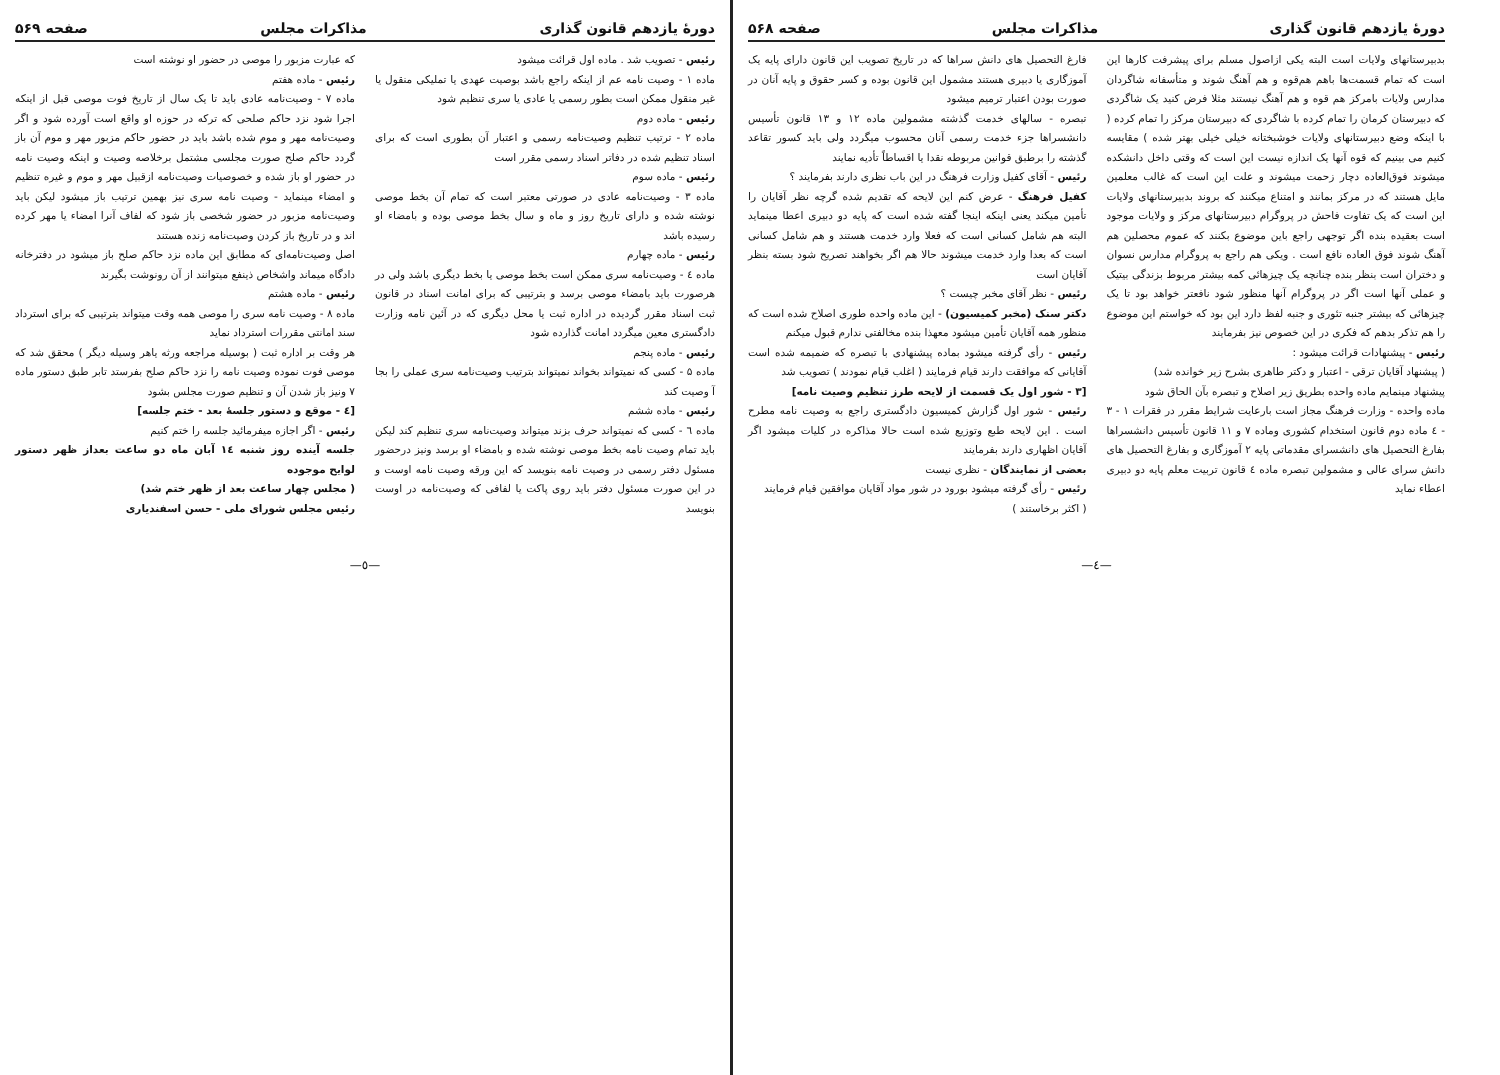دورهٔ یازدهم قانون گذاری مذاکرات مجلس صفحه ۵۶۹
رئیس - تصویب شد . ماده اول قرائت میشود
ماده ۱ - وصیت نامه عم از اینکه راجع باشد بوصیت عهدی یا تملیکی منقول یا غیر منقول ممکن است بطور رسمی یا عادی یا سری تنظیم شود
رئیس - ماده دوم
ماده ۲ - ترتیب تنظیم وصیت‌نامه رسمی و اعتبار آن بطوری است که برای اسناد تنظیم شده در دفاتر اسناد رسمی مقرر است
رئیس - ماده سوم
ماده ۳ - وصیت‌نامه عادی در صورتی معتبر است که تمام آن بخط موصی نوشته شده و دارای تاریخ روز و ماه و سال بخط موصی بوده و بامضاء او رسیده باشد
رئیس - ماده چهارم
ماده ٤ - وصیت‌نامه سری ممکن است بخط موصی یا بخط دیگری باشد ولی در هرصورت باید بامضاء موصی برسد و بترتیبی که برای امانت اسناد در قانون ثبت اسناد مقرر گردیده در اداره ثبت یا محل دیگری که در آئین نامه وزارت دادگستری معین میگردد امانت گذارده شود
رئیس - ماده پنجم
ماده ۵ - کسی که نمیتواند بخواند نمیتواند بترتیب وصیت‌نامه سری عملی را بجا آ وصیت کند
رئیس - ماده ششم
ماده ٦ - کسی که نمیتواند حرف بزند میتواند وصیت‌نامه سری تنظیم کند لیکن باید تمام وصیت نامه بخط موصی نوشته شده و بامضاء او برسد ونیز درحضور مسئول دفتر رسمی در وصیت نامه بنویسد که این ورقه وصیت نامه اوست و در این صورت مسئول دفتر باید روی پاکت یا لفافی که وصیت‌نامه در اوست بنویسد
که عبارت مزبور را موصی در حضور او نوشته است
رئیس - ماده هفتم
ماده ۷ - وصیت‌نامه عادی باید تا یک سال از تاریخ فوت موصی قبل از اینکه اجرا شود نزد حاکم صلحی که ترکه در حوزه او واقع است آورده شود و اگر وصیت‌نامه مهر و موم شده باشد باید در حضور حاکم مزبور مهر و موم آن باز گردد حاکم صلح صورت مجلسی مشتمل برخلاصه وصیت و اینکه وصیت نامه در حضور او باز شده و خصوصیات وصیت‌نامه ازقبیل مهر و موم و غیره تنظیم و امضاء مینماید - وصیت نامه سری نیز بهمین ترتیب باز میشود لیکن باید وصیت‌نامه مزبور در حضور شخصی باز شود که لفاف آنرا امضاء یا مهر کرده اند و در تاریخ باز کردن وصیت‌نامه زنده هستند
اصل وصیت‌نامه‌ای که مطابق این ماده نزد حاکم صلح باز میشود در دفترخانه دادگاه میماند واشخاص ذینفع میتوانند از آن رونوشت بگیرند
رئیس - ماده هشتم
ماده ۸ - وصیت نامه سری را موصی همه وقت میتواند بترتیبی که برای استرداد سند امانتی مقررات استرداد نماید
هر وقت بر اداره ثبت ( بوسیله مراجعه ورثه یاهر وسیله دیگر ) محقق شد که موصی فوت نموده وصیت نامه را نزد حاکم صلح بفرستد تابر طبق دستور ماده ۷ ونیز باز شدن آن و تنظیم صورت مجلس بشود
[٤ - موقع و دستور جلسهٔ بعد - ختم جلسه]
رئیس - اگر اجازه میفرمائید جلسه را ختم کنیم
جلسه آینده روز شنبه ۱٤ آبان ماه دو ساعت بعداز ظهر دستور لوایح موجوده
( مجلس چهار ساعت بعد از ظهر ختم شد)
رئیس مجلس شورای ملی - حسن اسفندیاری
—٥—
دورهٔ یازدهم قانون گذاری مذاکرات مجلس صفحه ۵۶۸
بدبیرستانهای ولایات است البته یکی ازاصول مسلم برای پیشرفت کارها این است که تمام قسمت‌ها باهم هم‌قوه و هم آهنگ شوند و متأسفانه شاگردان مدارس ولایات بامرکز هم قوه و هم آهنگ نیستند مثلا فرض کنید یک شاگردی که دبیرستان کرمان را تمام کرده با شاگردی که دبیرستان مرکز را تمام کرده ( با اینکه وضع دبیرستانهای ولایات خوشبختانه خیلی خیلی بهتر شده ) مقایسه کنیم می بینیم که قوه آنها یک اندازه نیست این است که وقتی داخل دانشکده میشوند فوق‌العاده دچار زحمت میشوند و علت این است که غالب معلمین مایل هستند که در مرکز بمانند و امتناع میکنند که بروند بدبیرستانهای ولایات این است که یک تفاوت فاحش در پروگرام دبیرستانهای مرکز و ولایات موجود است بعقیده بنده اگر توجهی راجع باین موضوع بکنند که عموم محصلین هم آهنگ شوند فوق العاده نافع است . ویکی هم راجع به پروگرام مدارس نسوان و دختران است بنظر بنده چنانچه یک چیزهائی کمه بیشتر مربوط بزندگی بیتیک و عملی آنها است اگر در پروگرام آنها منظور شود نافعتر خواهد بود تا یک چیزهائی که بیشتر جنبه تئوری و جنبه لفظ دارد این بود که خواستم این موضوع را هم تذکر بدهم که فکری در این خصوص نیز بفرمایند
رئیس - پیشنهادات قرائت میشود :
( پیشنهاد آقایان ترقی - اعتبار و دکتر طاهری بشرح زیر خوانده شد)
پیشنهاد مینمایم ماده واحده بطریق زیر اصلاح و تبصره بآن الحاق شود
ماده واحده - وزارت فرهنگ مجاز است بارعایت شرایط مقرر در فقرات ۱ - ۳ - ٤ ماده دوم قانون استخدام کشوری وماده ۷ و ۱۱ قانون تأسیس دانشسراها بفارغ التحصیل های دانشسرای مقدماتی پایه ۲ آموزگاری و بفارغ التحصیل های دانش سرای عالی و مشمولین تبصره ماده ٤ قانون تربیت معلم پایه دو دبیری اعطاء نماید
فارغ التحصیل های دانش سراها که در تاریخ تصویب این قانون دارای پایه یک آموزگاری یا دبیری هستند مشمول این قانون بوده و کسر حقوق و پایه آنان در صورت بودن اعتبار ترمیم میشود
تبصره - سالهای خدمت گذشته مشمولین ماده ۱۲ و ۱۳ قانون تأسیس دانشسراها جزء خدمت رسمی آنان محسوب میگردد ولی باید کسور تقاعد گذشته را برطبق قوانین مربوطه نقدا یا اقساطاً تأدیه نمایند
رئیس - آقای کفیل وزارت فرهنگ در این باب نظری دارند بفرمایند ؟
کفیل فرهنگ - عرض کنم این لایحه که تقدیم شده گرچه نظر آقایان را تأمین میکند یعنی اینکه اینجا گفته شده است که پایه دو دبیری اعطا مینماید البته هم شامل کسانی است که فعلا وارد خدمت هستند و هم شامل کسانی است که بعدا وارد خدمت میشوند حالا هم اگر بخواهند تصریح شود بسته بنظر آقایان است
رئیس - نظر آقای مخبر چیست ؟
دکتر سنک (مخبر کمیسیون) - این ماده واحده طوری اصلاح شده است که منظور همه آقایان تأمین میشود معهذا بنده مخالفتی ندارم قبول میکنم
رئیس - رأی گرفته میشود بماده پیشنهادی با تبصره که ضمیمه شده است آقایانی که موافقت دارند قیام فرمایند ( اغلب قیام نمودند ) تصویب شد
[۳ - شور اول یک قسمت از لایحه طرز تنظیم وصیت نامه]
رئیس - شور اول گزارش کمیسیون دادگستری راجع به وصیت نامه مطرح است . این لایحه طبع وتوزیع شده است حالا مذاکره در کلیات میشود اگر آقایان اظهاری دارند بفرمایند
بعضی از نمایندگان - نظری نیست
رئیس - رأی گرفته میشود بورود در شور مواد آقایان موافقین قیام فرمایند
( اکثر برخاستند )
—٤—